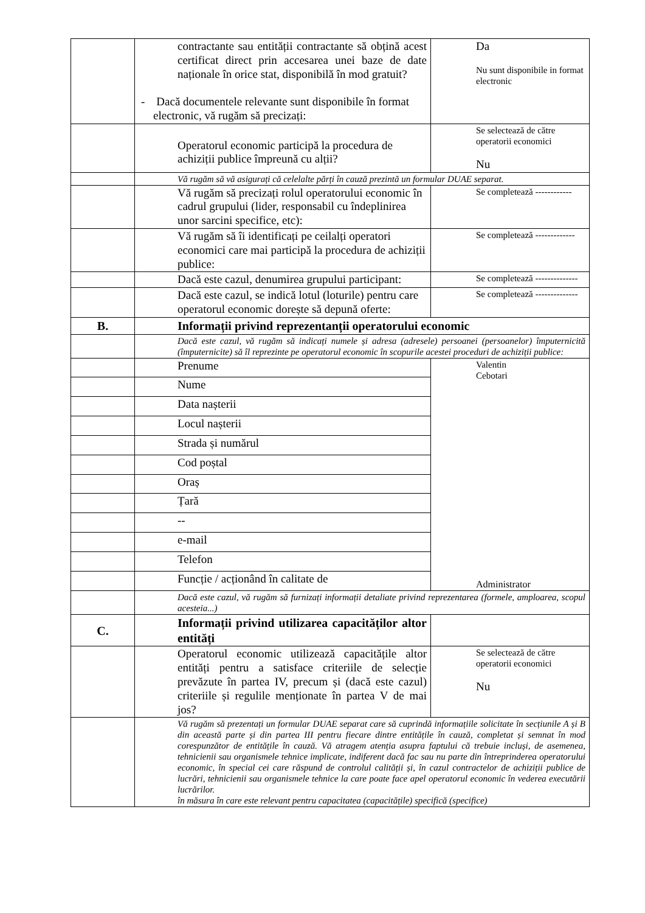| | contractante sau entității contractante să obțină acest certificat direct prin accesarea unei baze de date naționale în orice stat, disponibilă în mod gratuit? - Dacă documentele relevante sunt disponibile în format electronic, vă rugăm să precizați: | Da Nu sunt disponibile in format electronic |
| | Operatorul economic participă la procedura de achiziții publice împreună cu alții? | Se selectează de către operatorii economici Nu |
| | Vă rugăm să vă asigurați că celelalte părți în cauză prezintă un formular DUAE separat. | |
| | Vă rugăm să precizați rolul operatorului economic în cadrul grupului (lider, responsabil cu îndeplinirea unor sarcini specifice, etc): | Se completează ------------ |
| | Vă rugăm să îi identificați pe ceilalți operatori economici care mai participă la procedura de achiziții publice: | Se completează ------------- |
| | Dacă este cazul, denumirea grupului participant: | Se completează -------------- |
| | Dacă este cazul, se indică lotul (loturile) pentru care operatorul economic dorește să depună oferte: | Se completează -------------- |
| B. | Informații privind reprezentanții operatorului economic | |
| | Dacă este cazul, vă rugăm să indicați numele și adresa (adresele) persoanei (persoanelor) împuternicită (împuternicite) să îl reprezinte pe operatorul economic în scopurile acestei proceduri de achiziții publice: | |
| | Prenume | Valentin Cebotari Administrator |
| | Nume | |
| | Data nașterii | |
| | Locul nașterii | |
| | Strada și numărul | |
| | Cod poștal | |
| | Oraș | |
| | Țară | |
| | -- | |
| | e-mail | |
| | Telefon | |
| | Funcție / acționând în calitate de | |
| | Dacă este cazul, vă rugăm să furnizați informații detaliate privind reprezentarea (formele, amploarea, scopul acesteia...) | |
| C. | Informații privind utilizarea capacităților altor entități | |
| | Operatorul economic utilizează capacitățile altor entități pentru a satisface criteriile de selecție prevăzute în partea IV, precum și (dacă este cazul) criteriile și regulile menționate în partea V de mai jos? | Se selectează de către operatorii economici Nu |
| | Vă rugăm să prezentați un formular DUAE separat care să cuprindă informațiile solicitate în secțiunile A și B din această parte și din partea III pentru fiecare dintre entitățile în cauză, completat și semnat în mod corespunzător de entitățile în cauză. Vă atragem atenția asupra faptului că trebuie incluși, de asemenea, tehnicienii sau organismele tehnice implicate, indiferent dacă fac sau nu parte din întreprinderea operatorului economic, în special cei care răspund de controlul calității și, în cazul contractelor de achiziții publice de lucrări, tehnicienii sau organismele tehnice la care poate face apel operatorul economic în vederea executării lucrărilor. în măsura în care este relevant pentru capacitatea (capacitățile) specifică (specifice) | |